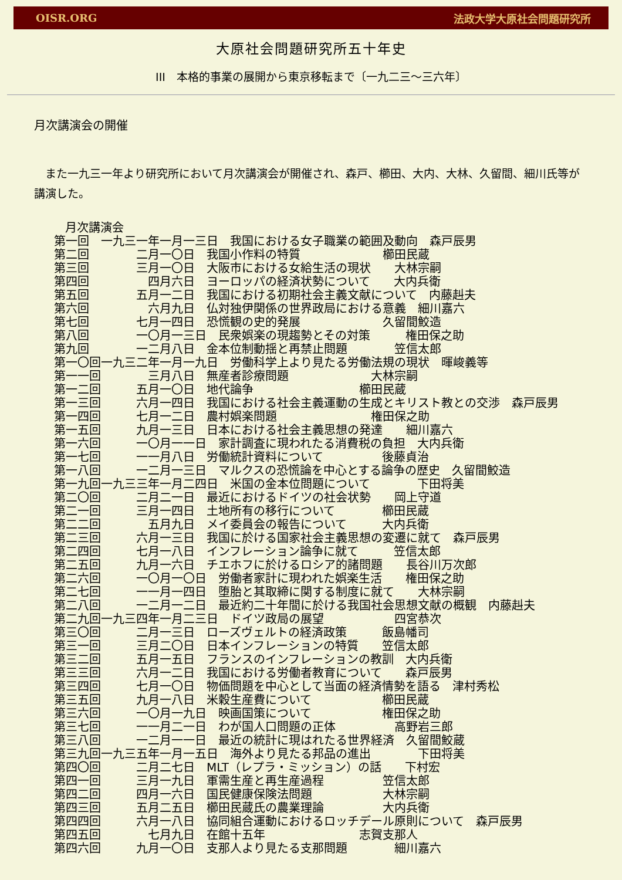OISR.ORG 法政大学大原社会問題研究所
大原社会問題研究所五十年史
III　本格的事業の展開から東京移転まで〔一九二三～三六年〕
月次講演会の開催
　また一九三一年より研究所において月次講演会が開催され、森戸、櫛田、大内、大林、久留間、細川氏等が講演した。
月次講演会
第一回　一九三一年一月一三日　我国における女子職業の範囲及動向　森戸辰男
第二回　　　　二月一〇日　我国小作料の特質　　　　　　　櫛田民蔵
第三回　　　　三月一〇日　大阪市における女給生活の現状　　大林宗嗣
第四回　　　　　四月六日　ヨーロッパの経済状勢について　　大内兵衛
第五回　　　　五月一二日　我国における初期社会主義文献について　内藤赳夫
第六回　　　　　六月九日　仏対独伊関係の世界政局における意義　細川嘉六
第七回　　　　七月一四日　恐慌観の史的発展　　　　　　　久留間鮫造
第八回　　　　一〇月一三日　民衆娯楽の現趨勢とその対策　　　権田保之助
第九回　　　　一二月八日　金本位制動揺と再禁止問題　　　　笠信太郎
第一〇回一九三二年一月一九日　労働科学上より見たる労働法規の現状　暉峻義等
第一一回　　　　三月八日　無産者診療問題　　　　　　　大林宗嗣
第一二回　　　五月一〇日　地代論争　　　　　　　　　櫛田民蔵
第一三回　　　六月一四日　我国における社会主義運動の生成とキリスト教との交渉　森戸辰男
第一四回　　　七月一二日　農村娯楽問題　　　　　　　　権田保之助
第一五回　　　九月一三日　日本における社会主義思想の発達　　細川嘉六
第一六回　　　一〇月一一日　家計調査に現われたる消費税の負担　大内兵衛
第一七回　　　一一月八日　労働統計資料について　　　　　後藤貞治
第一八回　　　一二月一三日　マルクスの恐慌論を中心とする論争の歴史　久留間鮫造
第一九回一九三三年一月二四日　米国の金本位問題について　　　　下田将美
第二〇回　　　二月二一日　最近におけるドイツの社会状勢　　岡上守道
第二一回　　　三月一四日　土地所有の移行について　　　　櫛田民蔵
第二二回　　　　五月九日　メイ委員会の報告について　　　大内兵衛
第二三回　　　六月一三日　我国に於ける国家社会主義思想の変遷に就て　森戸辰男
第二四回　　　七月一八日　インフレーション論争に就て　　　笠信太郎
第二五回　　　九月一六日　チエホフに於けるロシア的諸問題　　長谷川万次郎
第二六回　　　一〇月一〇日　労働者家計に現われた娯楽生活　　権田保之助
第二七回　　　一一月一四日　堕胎と其取締に関する制度に就て　　大林宗嗣
第二八回　　　一二月一二日　最近約二十年間に於ける我国社会思想文献の概観　内藤赳夫
第二九回一九三四年一月二三日　ドイツ政局の展望　　　　　　四宮恭次
第三〇回　　　二月一三日　ローズヴェルトの経済政策　　　飯島幡司
第三一回　　　三月二〇日　日本インフレーションの特質　　笠信太郎
第三二回　　　五月一五日　フランスのインフレーションの教訓　大内兵衛
第三三回　　　六月一二日　我国における労働者教育について　　森戸辰男
第三四回　　　七月一〇日　物価問題を中心として当面の経済情勢を語る　津村秀松
第三五回　　　九月一八日　米穀生産費について　　　　　　櫛田民蔵
第三六回　　　一〇月一九日　映画国策について　　　　　　権田保之助
第三七回　　　一一月二一日　わが国人口問題の正体　　　　　高野岩三郎
第三八回　　　一二月一一日　最近の統計に現はれたる世界経済　久留間鮫蔵
第三九回一九三五年一月一五日　海外より見たる邦品の進出　　　　下田将美
第四〇回　　　二月二七日　MLT（レプラ・ミッション）の話　　下村宏
第四一回　　　三月一九日　軍需生産と再生産過程　　　　　笠信太郎
第四二回　　　四月一六日　国民健康保険法問題　　　　　　大林宗嗣
第四三回　　　五月二五日　櫛田民蔵氏の農業理論　　　　　大内兵衛
第四四回　　　六月一八日　協同組合運動におけるロッチデール原則について　森戸辰男
第四五回　　　　七月九日　在館十五年　　　　　　　　志賀支那人
第四六回　　　九月一〇日　支那人より見たる支那問題　　　　細川嘉六